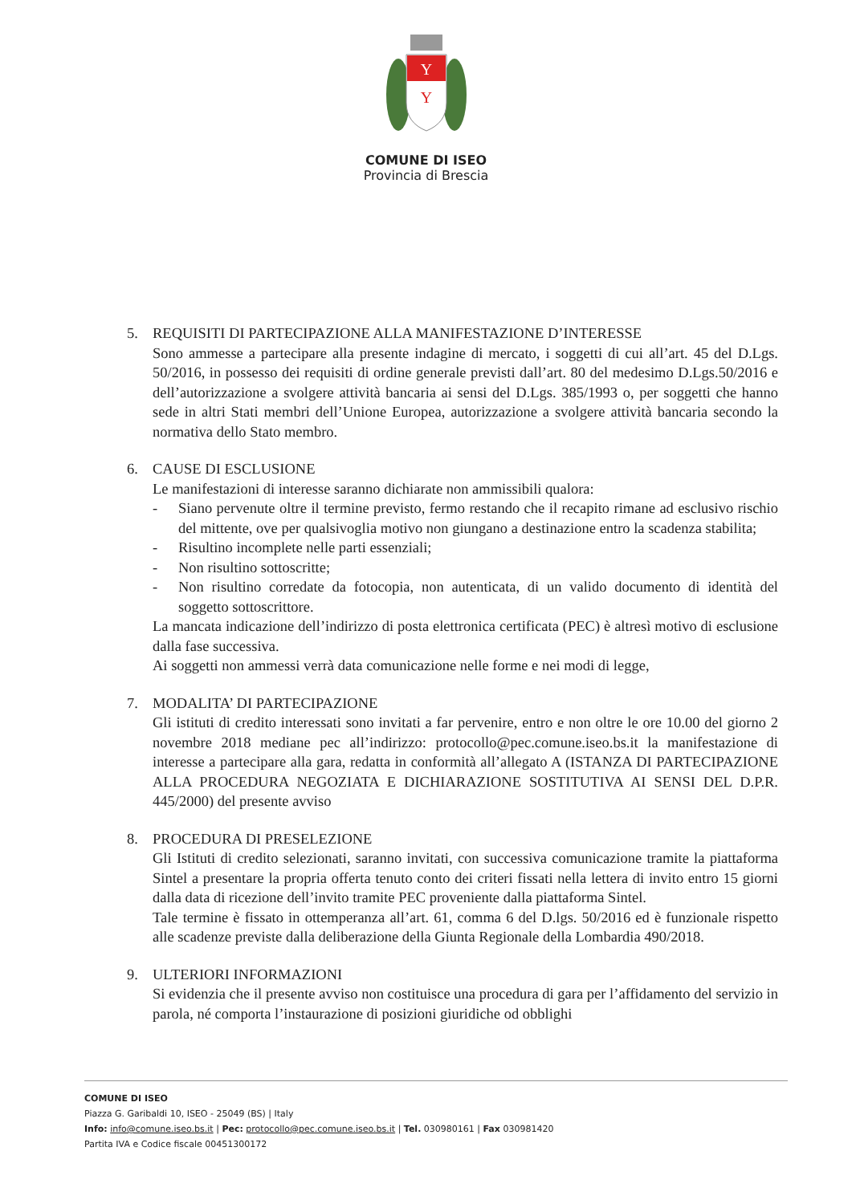Y
Y
COMUNE DI ISEO
Provincia di Brescia
5. REQUISITI DI PARTECIPAZIONE ALLA MANIFESTAZIONE D’INTERESSE
Sono ammesse a partecipare alla presente indagine di mercato, i soggetti di cui all’art. 45 del D.Lgs. 50/2016, in possesso dei requisiti di ordine generale previsti dall’art. 80 del medesimo D.Lgs.50/2016 e dell’autorizzazione a svolgere attività bancaria ai sensi del D.Lgs. 385/1993 o, per soggetti che hanno sede in altri Stati membri dell’Unione Europea, autorizzazione a svolgere attività bancaria secondo la normativa dello Stato membro.
6. CAUSE DI ESCLUSIONE
Le manifestazioni di interesse saranno dichiarate non ammissibili qualora:
- Siano pervenute oltre il termine previsto, fermo restando che il recapito rimane ad esclusivo rischio del mittente, ove per qualsivoglia motivo non giungano a destinazione entro la scadenza stabilita;
- Risultino incomplete nelle parti essenziali;
- Non risultino sottoscritte;
- Non risultino corredate da fotocopia, non autenticata, di un valido documento di identità del soggetto sottoscrittore.
La mancata indicazione dell’indirizzo di posta elettronica certificata (PEC) è altresì motivo di esclusione dalla fase successiva.
Ai soggetti non ammessi verrà data comunicazione nelle forme e nei modi di legge,
7. MODALITA’ DI PARTECIPAZIONE
Gli istituti di credito interessati sono invitati a far pervenire, entro e non oltre le ore 10.00 del giorno 2 novembre 2018 mediane pec all’indirizzo: protocollo@pec.comune.iseo.bs.it la manifestazione di interesse a partecipare alla gara, redatta in conformità all’allegato A (ISTANZA DI PARTECIPAZIONE ALLA PROCEDURA NEGOZIATA E DICHIARAZIONE SOSTITUTIVA AI SENSI DEL D.P.R. 445/2000) del presente avviso
8. PROCEDURA DI PRESELEZIONE
Gli Istituti di credito selezionati, saranno invitati, con successiva comunicazione tramite la piattaforma Sintel a presentare la propria offerta tenuto conto dei criteri fissati nella lettera di invito entro 15 giorni dalla data di ricezione dell’invito tramite PEC proveniente dalla piattaforma Sintel.
Tale termine è fissato in ottemperanza all’art. 61, comma 6 del D.lgs. 50/2016 ed è funzionale rispetto alle scadenze previste dalla deliberazione della Giunta Regionale della Lombardia 490/2018.
9. ULTERIORI INFORMAZIONI
Si evidenzia che il presente avviso non costituisce una procedura di gara per l’affidamento del servizio in parola, né comporta l’instaurazione di posizioni giuridiche od obblighi
COMUNE DI ISEO
Piazza G. Garibaldi 10, ISEO - 25049 (BS) | Italy
Info: info@comune.iseo.bs.it | Pec: protocollo@pec.comune.iseo.bs.it | Tel. 030980161 | Fax 030981420
Partita IVA e Codice fiscale 00451300172